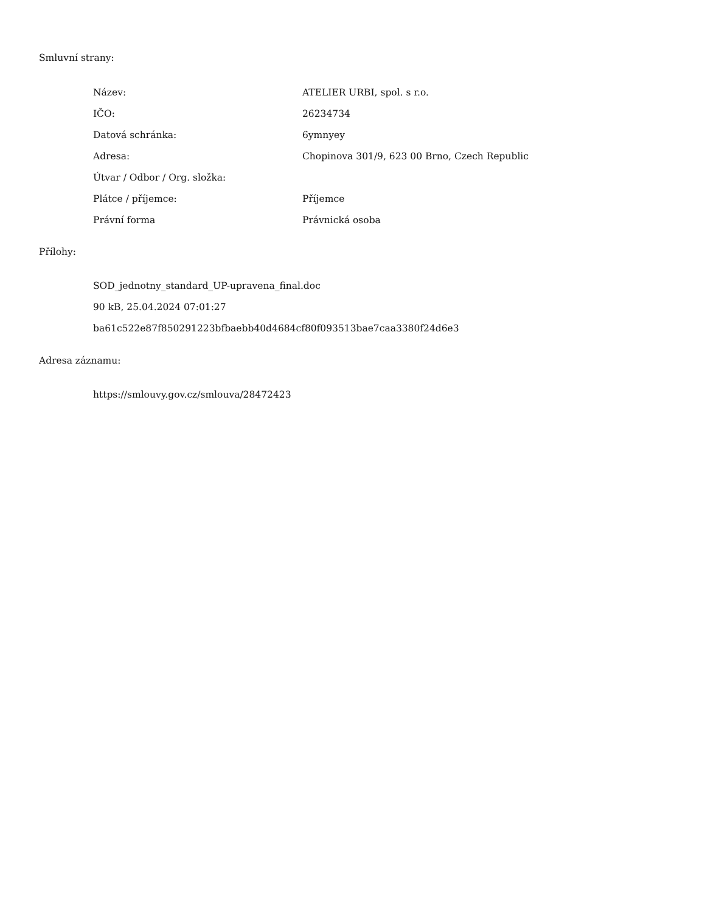Smluvní strany:
| Název: | ATELIER URBI, spol. s r.o. |
| IČO: | 26234734 |
| Datová schránka: | 6ymnyey |
| Adresa: | Chopinova 301/9, 623 00 Brno, Czech Republic |
| Útvar / Odbor / Org. složka: | |
| Plátce / příjemce: | Příjemce |
| Právní forma | Právnická osoba |
Přílohy:
SOD_jednotny_standard_UP-upravena_final.doc
90 kB, 25.04.2024 07:01:27
ba61c522e87f850291223bfbaebb40d4684cf80f093513bae7caa3380f24d6e3
Adresa záznamu:
https://smlouvy.gov.cz/smlouva/28472423